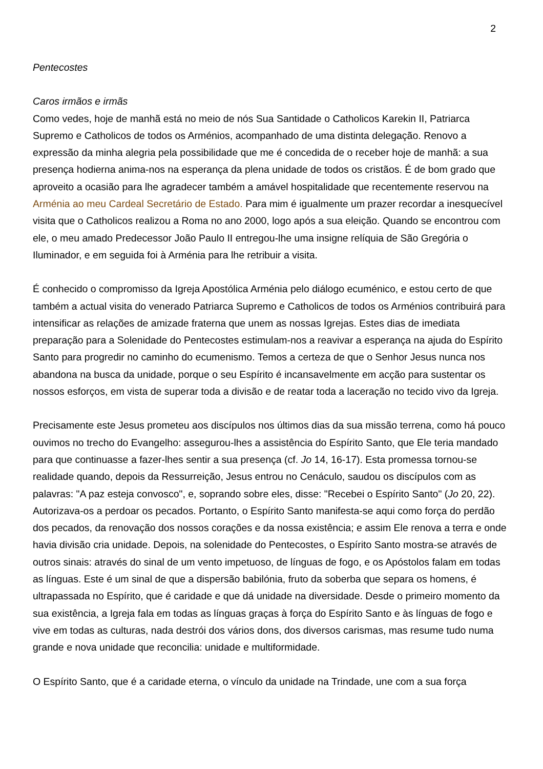2
Pentecostes
Caros irmãos e irmãs
Como vedes, hoje de manhã está no meio de nós Sua Santidade o Catholicos Karekin II, Patriarca Supremo e Catholicos de todos os Arménios, acompanhado de uma distinta delegação. Renovo a expressão da minha alegria pela possibilidade que me é concedida de o receber hoje de manhã: a sua presença hodierna anima-nos na esperança da plena unidade de todos os cristãos. É de bom grado que aproveito a ocasião para lhe agradecer também a amável hospitalidade que recentemente reservou na Arménia ao meu Cardeal Secretário de Estado. Para mim é igualmente um prazer recordar a inesquecível visita que o Catholicos realizou a Roma no ano 2000, logo após a sua eleição. Quando se encontrou com ele, o meu amado Predecessor João Paulo II entregou-lhe uma insigne relíquia de São Gregória o Iluminador, e em seguida foi à Arménia para lhe retribuir a visita.
É conhecido o compromisso da Igreja Apostólica Arménia pelo diálogo ecuménico, e estou certo de que também a actual visita do venerado Patriarca Supremo e Catholicos de todos os Arménios contribuirá para intensificar as relações de amizade fraterna que unem as nossas Igrejas. Estes dias de imediata preparação para a Solenidade do Pentecostes estimulam-nos a reavivar a esperança na ajuda do Espírito Santo para progredir no caminho do ecumenismo. Temos a certeza de que o Senhor Jesus nunca nos abandona na busca da unidade, porque o seu Espírito é incansavelmente em acção para sustentar os nossos esforços, em vista de superar toda a divisão e de reatar toda a laceração no tecido vivo da Igreja.
Precisamente este Jesus prometeu aos discípulos nos últimos dias da sua missão terrena, como há pouco ouvimos no trecho do Evangelho: assegurou-lhes a assistência do Espírito Santo, que Ele teria mandado para que continuasse a fazer-lhes sentir a sua presença (cf. Jo 14, 16-17). Esta promessa tornou-se realidade quando, depois da Ressurreição, Jesus entrou no Cenáculo, saudou os discípulos com as palavras: "A paz esteja convosco", e, soprando sobre eles, disse: "Recebei o Espírito Santo" (Jo 20, 22). Autorizava-os a perdoar os pecados. Portanto, o Espírito Santo manifesta-se aqui como força do perdão dos pecados, da renovação dos nossos corações e da nossa existência; e assim Ele renova a terra e onde havia divisão cria unidade. Depois, na solenidade do Pentecostes, o Espírito Santo mostra-se através de outros sinais: através do sinal de um vento impetuoso, de línguas de fogo, e os Apóstolos falam em todas as línguas. Este é um sinal de que a dispersão babilónia, fruto da soberba que separa os homens, é ultrapassada no Espírito, que é caridade e que dá unidade na diversidade. Desde o primeiro momento da sua existência, a Igreja fala em todas as línguas graças à força do Espírito Santo e às línguas de fogo e vive em todas as culturas, nada destrói dos vários dons, dos diversos carismas, mas resume tudo numa grande e nova unidade que reconcilia: unidade e multiformidade.
O Espírito Santo, que é a caridade eterna, o vínculo da unidade na Trindade, une com a sua força